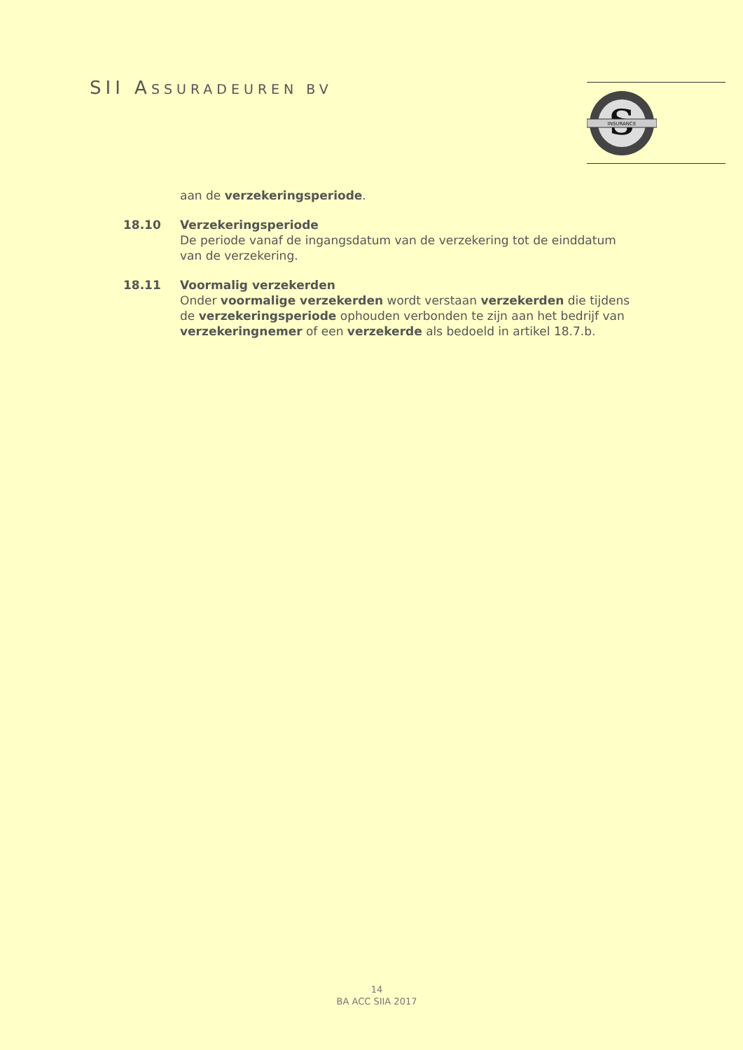SII ASSURADEUREN BV
S
INSURANCE
aan de verzekeringsperiode.
18.10 Verzekeringsperiode
De periode vanaf de ingangsdatum van de verzekering tot de einddatum van de verzekering.
18.11 Voormalig verzekerden
Onder voormalige verzekerden wordt verstaan verzekerden die tijdens de verzekeringsperiode ophouden verbonden te zijn aan het bedrijf van verzekeringnemer of een verzekerde als bedoeld in artikel 18.7.b.
14
BA ACC SIIA 2017